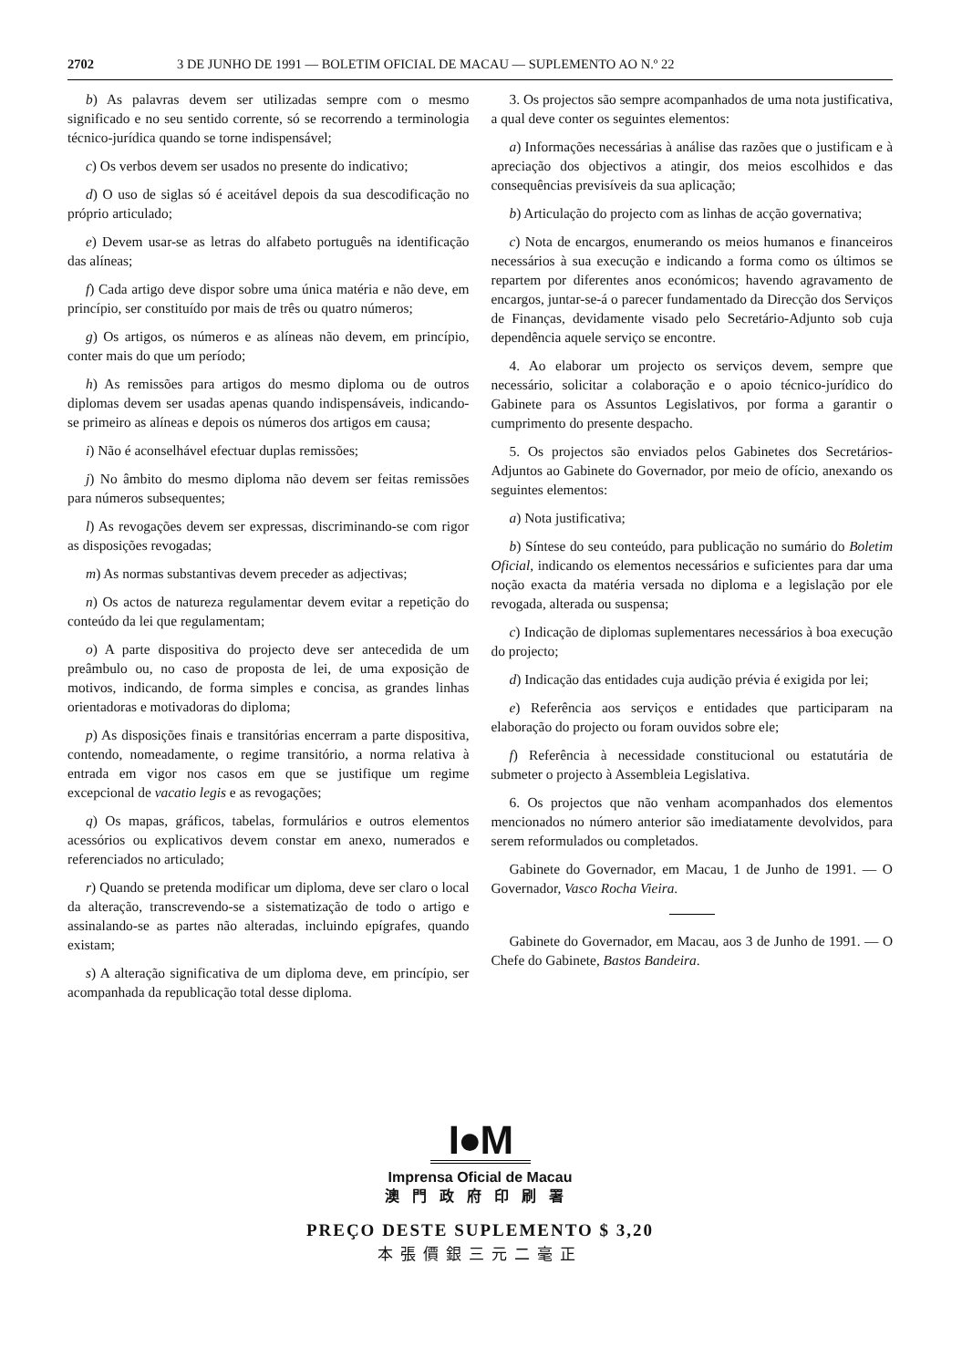2702 3 DE JUNHO DE 1991 — BOLETIM OFICIAL DE MACAU — SUPLEMENTO AO N.º 22
b) As palavras devem ser utilizadas sempre com o mesmo significado e no seu sentido corrente, só se recorrendo a terminologia técnico-jurídica quando se torne indispensável;
c) Os verbos devem ser usados no presente do indicativo;
d) O uso de siglas só é aceitável depois da sua descodificação no próprio articulado;
e) Devem usar-se as letras do alfabeto português na identificação das alíneas;
f) Cada artigo deve dispor sobre uma única matéria e não deve, em princípio, ser constituído por mais de três ou quatro números;
g) Os artigos, os números e as alíneas não devem, em princípio, conter mais do que um período;
h) As remissões para artigos do mesmo diploma ou de outros diplomas devem ser usadas apenas quando indispensáveis, indicando-se primeiro as alíneas e depois os números dos artigos em causa;
i) Não é aconselhável efectuar duplas remissões;
j) No âmbito do mesmo diploma não devem ser feitas remissões para números subsequentes;
l) As revogações devem ser expressas, discriminando-se com rigor as disposições revogadas;
m) As normas substantivas devem preceder as adjectivas;
n) Os actos de natureza regulamentar devem evitar a repetição do conteúdo da lei que regulamentam;
o) A parte dispositiva do projecto deve ser antecedida de um preâmbulo ou, no caso de proposta de lei, de uma exposição de motivos, indicando, de forma simples e concisa, as grandes linhas orientadoras e motivadoras do diploma;
p) As disposições finais e transitórias encerram a parte dispositiva, contendo, nomeadamente, o regime transitório, a norma relativa à entrada em vigor nos casos em que se justifique um regime excepcional de vacatio legis e as revogações;
q) Os mapas, gráficos, tabelas, formulários e outros elementos acessórios ou explicativos devem constar em anexo, numerados e referenciados no articulado;
r) Quando se pretenda modificar um diploma, deve ser claro o local da alteração, transcrevendo-se a sistematização de todo o artigo e assinalando-se as partes não alteradas, incluindo epígrafes, quando existam;
s) A alteração significativa de um diploma deve, em princípio, ser acompanhada da republicação total desse diploma.
3. Os projectos são sempre acompanhados de uma nota justificativa, a qual deve conter os seguintes elementos:
a) Informações necessárias à análise das razões que o justificam e à apreciação dos objectivos a atingir, dos meios escolhidos e das consequências previsíveis da sua aplicação;
b) Articulação do projecto com as linhas de acção governativa;
c) Nota de encargos, enumerando os meios humanos e financeiros necessários à sua execução e indicando a forma como os últimos se repartem por diferentes anos económicos; havendo agravamento de encargos, juntar-se-á o parecer fundamentado da Direcção dos Serviços de Finanças, devidamente visado pelo Secretário-Adjunto sob cuja dependência aquele serviço se encontre.
4. Ao elaborar um projecto os serviços devem, sempre que necessário, solicitar a colaboração e o apoio técnico-jurídico do Gabinete para os Assuntos Legislativos, por forma a garantir o cumprimento do presente despacho.
5. Os projectos são enviados pelos Gabinetes dos Secretários-Adjuntos ao Gabinete do Governador, por meio de ofício, anexando os seguintes elementos:
a) Nota justificativa;
b) Síntese do seu conteúdo, para publicação no sumário do Boletim Oficial, indicando os elementos necessários e suficientes para dar uma noção exacta da matéria versada no diploma e a legislação por ele revogada, alterada ou suspensa;
c) Indicação de diplomas suplementares necessários à boa execução do projecto;
d) Indicação das entidades cuja audição prévia é exigida por lei;
e) Referência aos serviços e entidades que participaram na elaboração do projecto ou foram ouvidos sobre ele;
f) Referência à necessidade constitucional ou estatutária de submeter o projecto à Assembleia Legislativa.
6. Os projectos que não venham acompanhados dos elementos mencionados no número anterior são imediatamente devolvidos, para serem reformulados ou completados.
Gabinete do Governador, em Macau, 1 de Junho de 1991. — O Governador, Vasco Rocha Vieira.
Gabinete do Governador, em Macau, aos 3 de Junho de 1991. — O Chefe do Gabinete, Bastos Bandeira.
I●M
Imprensa Oficial de Macau
澳門政府印刷署
PREÇO DESTE SUPLEMENTO $ 3,20
本張價銀三元二毫正